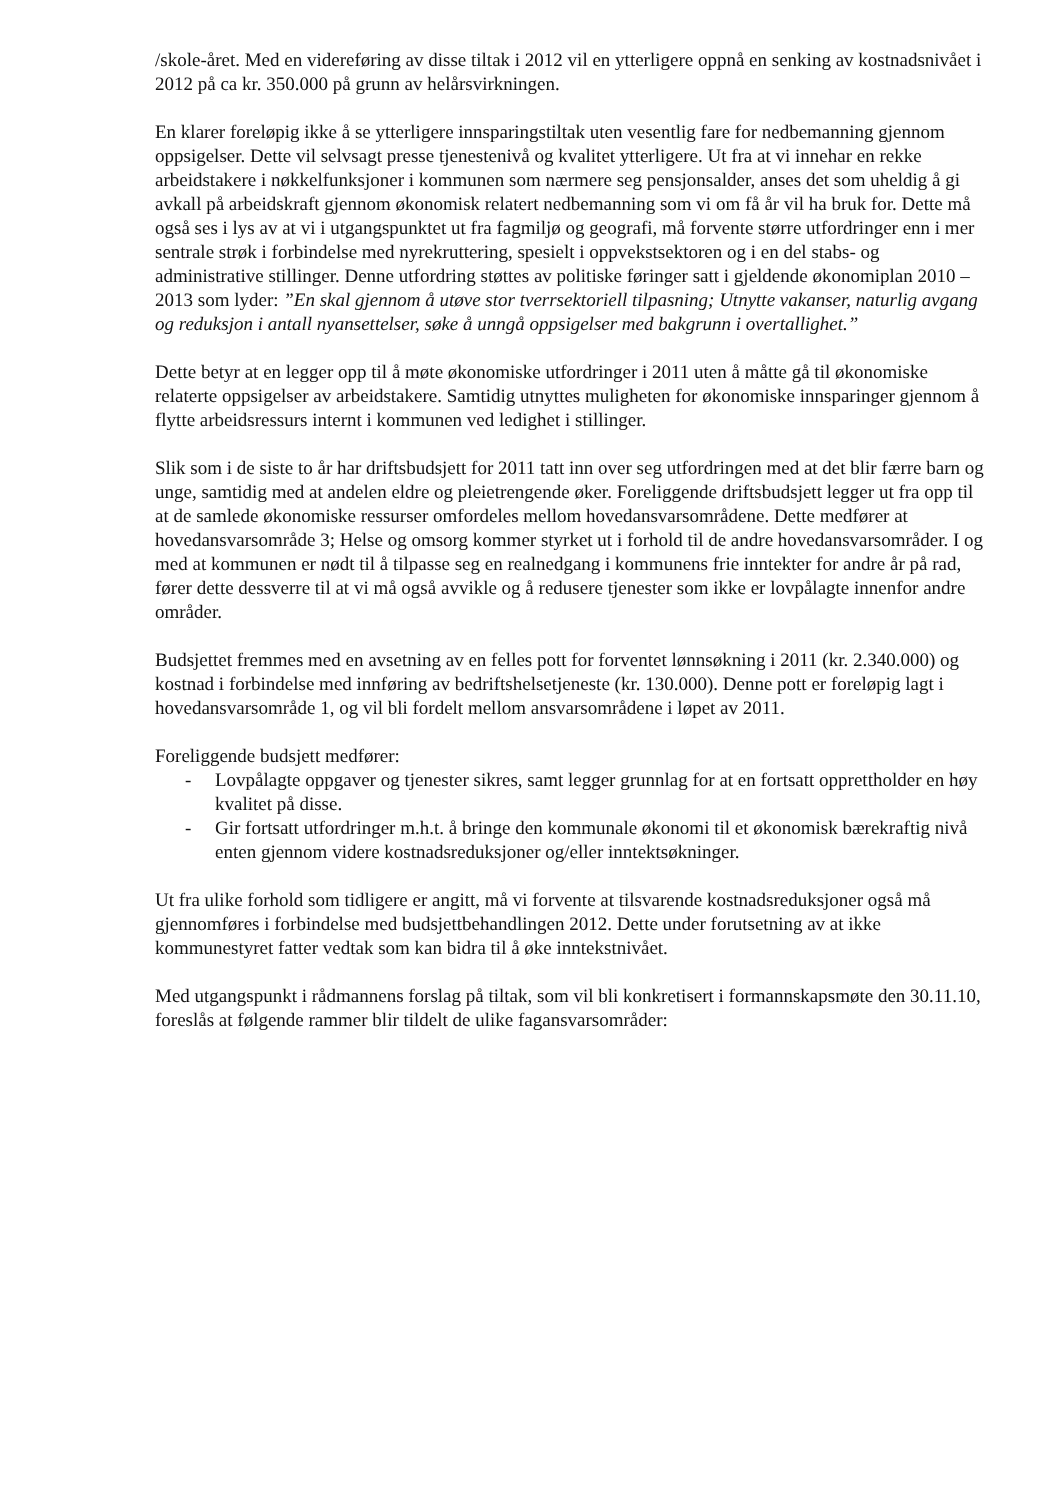/skole-året. Med en videreføring av disse tiltak i 2012 vil en ytterligere oppnå en senking av kostnadsnivået i 2012 på ca kr. 350.000 på grunn av helårsvirkningen.
En klarer foreløpig ikke å se ytterligere innsparingstiltak uten vesentlig fare for nedbemanning gjennom oppsigelser. Dette vil selvsagt presse tjenestenivå og kvalitet ytterligere. Ut fra at vi innehar en rekke arbeidstakere i nøkkelfunksjoner i kommunen som nærmere seg pensjonsalder, anses det som uheldig å gi avkall på arbeidskraft gjennom økonomisk relatert nedbemanning som vi om få år vil ha bruk for. Dette må også ses i lys av at vi i utgangspunktet ut fra fagmiljø og geografi, må forvente større utfordringer enn i mer sentrale strøk i forbindelse med nyrekruttering, spesielt i oppvekstsektoren og i en del stabs- og administrative stillinger. Denne utfordring støttes av politiske føringer satt i gjeldende økonomiplan 2010 – 2013 som lyder: ”En skal gjennom å utøve stor tverrsektoriell tilpasning; Utnytte vakanser, naturlig avgang og reduksjon i antall nyansettelser, søke å unngå oppsigelser med bakgrunn i overtallighet.”
Dette betyr at en legger opp til å møte økonomiske utfordringer i 2011 uten å måtte gå til økonomiske relaterte oppsigelser av arbeidstakere. Samtidig utnyttes muligheten for økonomiske innsparinger gjennom å flytte arbeidsressurs internt i kommunen ved ledighet i stillinger.
Slik som i de siste to år har driftsbudsjett for 2011 tatt inn over seg utfordringen med at det blir færre barn og unge, samtidig med at andelen eldre og pleietrengende øker. Foreliggende driftsbudsjett legger ut fra opp til at de samlede økonomiske ressurser omfordeles mellom hovedansvarsområdene. Dette medfører at hovedansvarsområde 3; Helse og omsorg kommer styrket ut i forhold til de andre hovedansvarsområder. I og med at kommunen er nødt til å tilpasse seg en realnedgang i kommunens frie inntekter for andre år på rad, fører dette dessverre til at vi må også avvikle og å redusere tjenester som ikke er lovpålagte innenfor andre områder.
Budsjettet fremmes med en avsetning av en felles pott for forventet lønnsøkning i 2011 (kr. 2.340.000) og kostnad i forbindelse med innføring av bedriftshelsetjeneste (kr. 130.000). Denne pott er foreløpig lagt i hovedansvarsområde 1, og vil bli fordelt mellom ansvarsområdene i løpet av 2011.
Foreliggende budsjett medfører:
- Lovpålagte oppgaver og tjenester sikres, samt legger grunnlag for at en fortsatt opprettholder en høy kvalitet på disse.
- Gir fortsatt utfordringer m.h.t. å bringe den kommunale økonomi til et økonomisk bærekraftig nivå enten gjennom videre kostnadsreduksjoner og/eller inntektsøkninger.
Ut fra ulike forhold som tidligere er angitt, må vi forvente at tilsvarende kostnadsreduksjoner også må gjennomføres i forbindelse med budsjettbehandlingen 2012. Dette under forutsetning av at ikke kommunestyret fatter vedtak som kan bidra til å øke inntekstnivået.
Med utgangspunkt i rådmannens forslag på tiltak, som vil bli konkretisert i formannskapsmøte den 30.11.10, foreslås at følgende rammer blir tildelt de ulike fagansvarsområder: